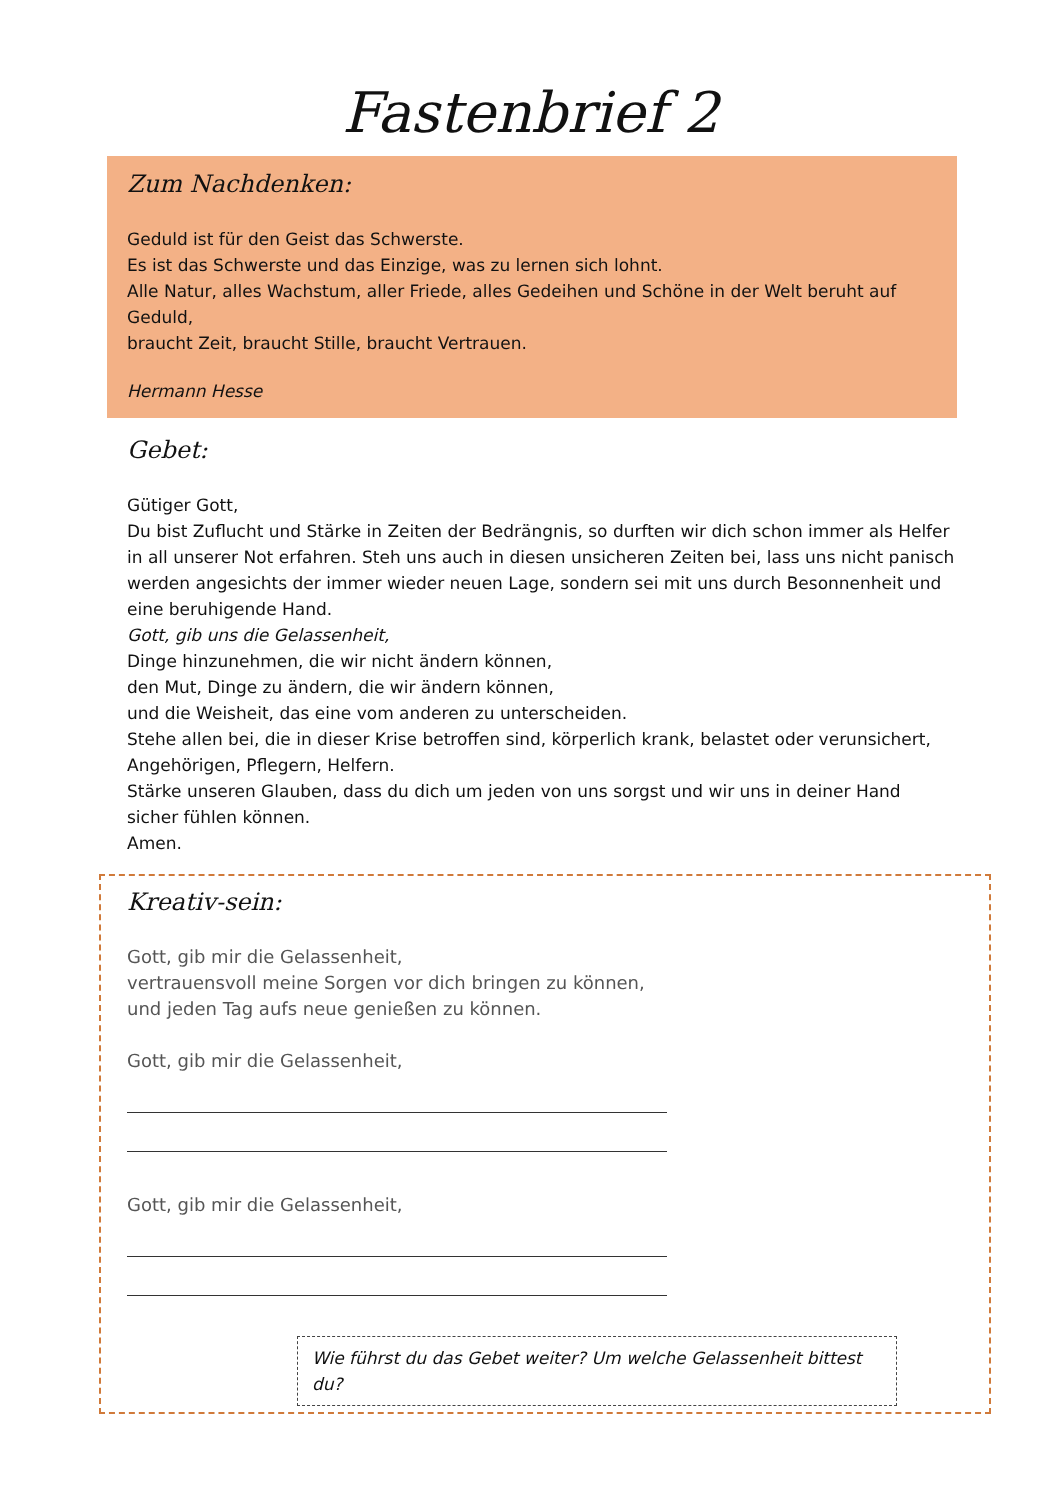Fastenbrief 2
Zum Nachdenken:
Geduld ist für den Geist das Schwerste.
Es ist das Schwerste und das Einzige, was zu lernen sich lohnt.
Alle Natur, alles Wachstum, aller Friede, alles Gedeihen und Schöne in der Welt beruht auf Geduld,
braucht Zeit, braucht Stille, braucht Vertrauen.
Hermann Hesse
Gebet:
Gütiger Gott,
Du bist Zuflucht und Stärke in Zeiten der Bedrängnis, so durften wir dich schon immer als Helfer in all unserer Not erfahren. Steh uns auch in diesen unsicheren Zeiten bei, lass uns nicht panisch werden angesichts der immer wieder neuen Lage, sondern sei mit uns durch Besonnenheit und eine beruhigende Hand.
Gott, gib uns die Gelassenheit,
Dinge hinzunehmen, die wir nicht ändern können,
den Mut, Dinge zu ändern, die wir ändern können,
und die Weisheit, das eine vom anderen zu unterscheiden.
Stehe allen bei, die in dieser Krise betroffen sind, körperlich krank, belastet oder verunsichert, Angehörigen, Pflegern, Helfern.
Stärke unseren Glauben, dass du dich um jeden von uns sorgst und wir uns in deiner Hand sicher fühlen können.
Amen.
Kreativ-sein:
Gott, gib mir die Gelassenheit,
vertrauensvoll meine Sorgen vor dich bringen zu können,
und jeden Tag aufs neue genießen zu können.
Gott, gib mir die Gelassenheit,
Gott, gib mir die Gelassenheit,
Wie führst du das Gebet weiter? Um welche Gelassenheit bittest du?